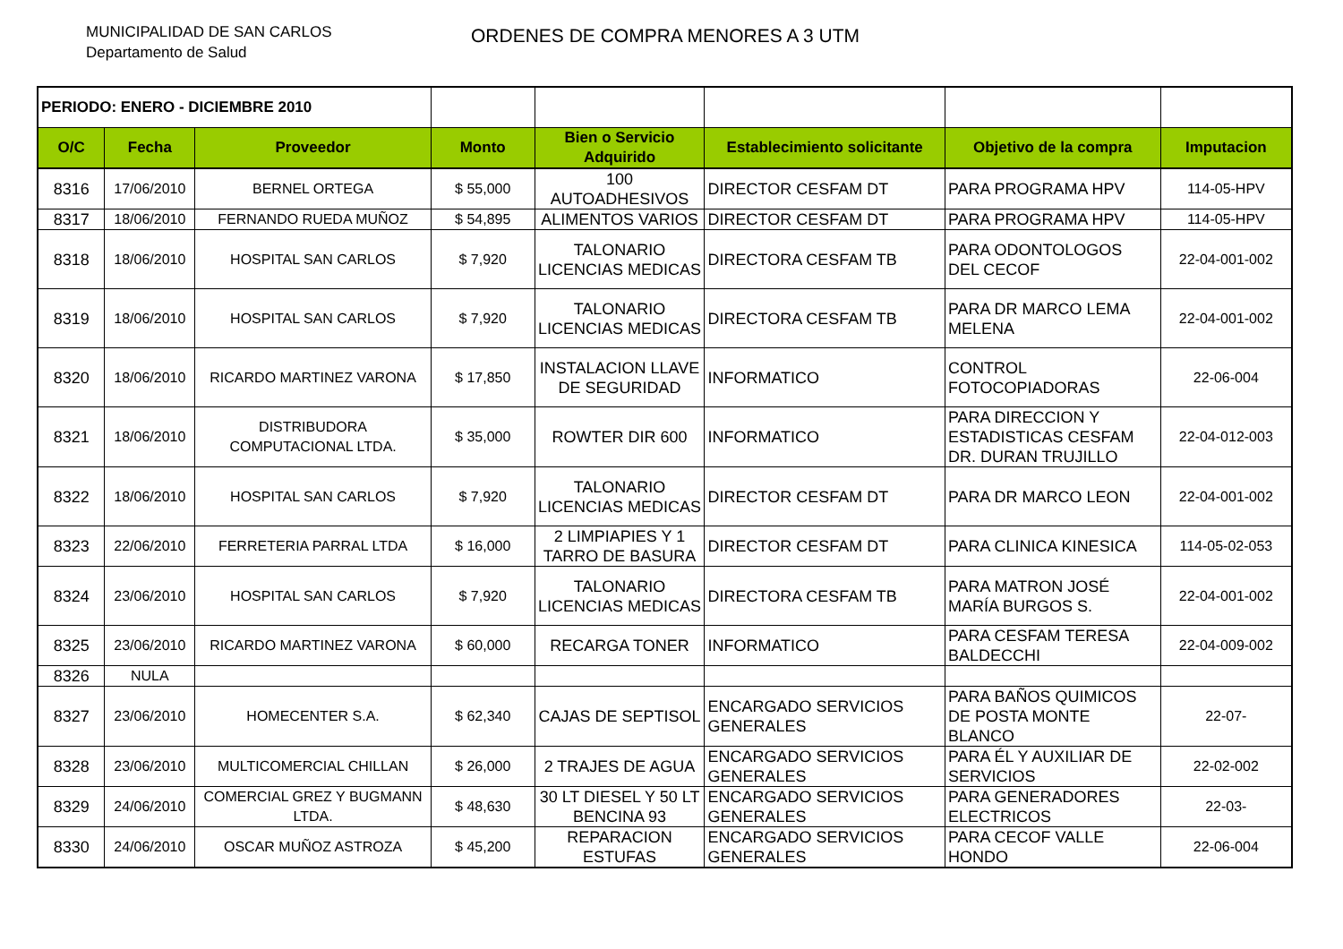MUNICIPALIDAD DE SAN CARLOS
Departamento de Salud
ORDENES DE COMPRA MENORES A 3 UTM
| PERIODO: ENERO - DICIEMBRE 2010 | | | | | | | |
| O/C | Fecha | Proveedor | Monto | Bien o Servicio Adquirido | Establecimiento solicitante | Objetivo de la compra | Imputacion |
| 8316 | 17/06/2010 | BERNEL ORTEGA | $ 55,000 | 100 AUTOADHESIVOS | DIRECTOR CESFAM DT | PARA PROGRAMA HPV | 114-05-HPV |
| 8317 | 18/06/2010 | FERNANDO RUEDA MUÑOZ | $ 54,895 | ALIMENTOS VARIOS | DIRECTOR CESFAM DT | PARA PROGRAMA HPV | 114-05-HPV |
| 8318 | 18/06/2010 | HOSPITAL SAN CARLOS | $ 7,920 | TALONARIO LICENCIAS MEDICAS | DIRECTORA CESFAM TB | PARA ODONTOLOGOS DEL CECOF | 22-04-001-002 |
| 8319 | 18/06/2010 | HOSPITAL SAN CARLOS | $ 7,920 | TALONARIO LICENCIAS MEDICAS | DIRECTORA CESFAM TB | PARA DR MARCO LEMA MELENA | 22-04-001-002 |
| 8320 | 18/06/2010 | RICARDO MARTINEZ VARONA | $ 17,850 | INSTALACION LLAVE DE SEGURIDAD | INFORMATICO | CONTROL FOTOCOPIADORAS | 22-06-004 |
| 8321 | 18/06/2010 | DISTRIBUDORA COMPUTACIONAL LTDA. | $ 35,000 | ROWTER DIR 600 | INFORMATICO | PARA DIRECCION Y ESTADISTICAS CESFAM DR. DURAN TRUJILLO | 22-04-012-003 |
| 8322 | 18/06/2010 | HOSPITAL SAN CARLOS | $ 7,920 | TALONARIO LICENCIAS MEDICAS | DIRECTOR CESFAM DT | PARA DR MARCO LEON | 22-04-001-002 |
| 8323 | 22/06/2010 | FERRETERIA PARRAL LTDA | $ 16,000 | 2 LIMPIAPIES Y 1 TARRO DE BASURA | DIRECTOR CESFAM DT | PARA CLINICA KINESICA | 114-05-02-053 |
| 8324 | 23/06/2010 | HOSPITAL SAN CARLOS | $ 7,920 | TALONARIO LICENCIAS MEDICAS | DIRECTORA CESFAM TB | PARA MATRON JOSÉ MARÍA BURGOS S. | 22-04-001-002 |
| 8325 | 23/06/2010 | RICARDO MARTINEZ VARONA | $ 60,000 | RECARGA TONER | INFORMATICO | PARA CESFAM TERESA BALDECCHI | 22-04-009-002 |
| 8326 | NULA | | | | | | |
| 8327 | 23/06/2010 | HOMECENTER S.A. | $ 62,340 | CAJAS DE SEPTISOL | ENCARGADO SERVICIOS GENERALES | PARA BAÑOS QUIMICOS DE POSTA MONTE BLANCO | 22-07- |
| 8328 | 23/06/2010 | MULTICOMERCIAL CHILLAN | $ 26,000 | 2 TRAJES DE AGUA | ENCARGADO SERVICIOS GENERALES | PARA ÉL Y AUXILIAR DE SERVICIOS | 22-02-002 |
| 8329 | 24/06/2010 | COMERCIAL GREZ Y BUGMANN LTDA. | $ 48,630 | 30 LT DIESEL Y 50 LT BENCINA 93 | ENCARGADO SERVICIOS GENERALES | PARA GENERADORES ELECTRICOS | 22-03- |
| 8330 | 24/06/2010 | OSCAR MUÑOZ ASTROZA | $ 45,200 | REPARACION ESTUFAS | ENCARGADO SERVICIOS GENERALES | PARA CECOF VALLE HONDO | 22-06-004 |